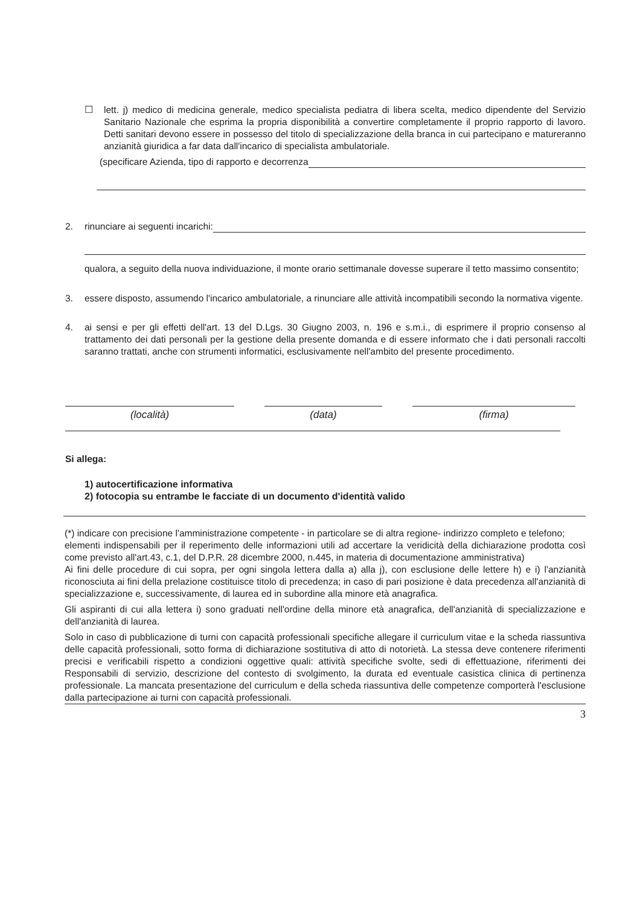☐ lett. j) medico di medicina generale, medico specialista pediatra di libera scelta, medico dipendente del Servizio Sanitario Nazionale che esprima la propria disponibilità a convertire completamente il proprio rapporto di lavoro. Detti sanitari devono essere in possesso del titolo di specializzazione della branca in cui partecipano e matureranno anzianità giuridica a far data dall'incarico di specialista ambulatoriale.
(specificare Azienda, tipo di rapporto e decorrenza
2. rinunciare ai seguenti incarichi:
qualora, a seguito della nuova individuazione, il monte orario settimanale dovesse superare il tetto massimo consentito;
3. essere disposto, assumendo l'incarico ambulatoriale, a rinunciare alle attività incompatibili secondo la normativa vigente.
4. ai sensi e per gli effetti dell'art. 13 del D.Lgs. 30 Giugno 2003, n. 196 e s.m.i., di esprimere il proprio consenso al trattamento dei dati personali per la gestione della presente domanda e di essere informato che i dati personali raccolti saranno trattati, anche con strumenti informatici, esclusivamente nell'ambito del presente procedimento.
(località) (data) (firma)
Si allega:
1) autocertificazione informativa
2) fotocopia su entrambe le facciate di un documento d'identità valido
(*) indicare con precisione l'amministrazione competente - in particolare se di altra regione- indirizzo completo e telefono;
elementi indispensabili per il reperimento delle informazioni utili ad accertare la veridicità della dichiarazione prodotta così come previsto all'art.43, c.1, del D.P.R. 28 dicembre 2000, n.445, in materia di documentazione amministrativa)
Ai fini delle procedure di cui sopra, per ogni singola lettera dalla a) alla j), con esclusione delle lettere h) e i) l'anzianità riconosciuta ai fini della prelazione costituisce titolo di precedenza; in caso di pari posizione è data precedenza all'anzianità di specializzazione e, successivamente, di laurea ed in subordine alla minore età anagrafica.
Gli aspiranti di cui alla lettera i) sono graduati nell'ordine della minore età anagrafica, dell'anzianità di specializzazione e dell'anzianità di laurea.
Solo in caso di pubblicazione di turni con capacità professionali specifiche allegare il curriculum vitae e la scheda riassuntiva delle capacità professionali, sotto forma di dichiarazione sostitutiva di atto di notorietà. La stessa deve contenere riferimenti precisi e verificabili rispetto a condizioni oggettive quali: attività specifiche svolte, sedi di effettuazione, riferimenti dei Responsabili di servizio, descrizione del contesto di svolgimento, la durata ed eventuale casistica clinica di pertinenza professionale. La mancata presentazione del curriculum e della scheda riassuntiva delle competenze comporterà l'esclusione dalla partecipazione ai turni con capacità professionali.
3